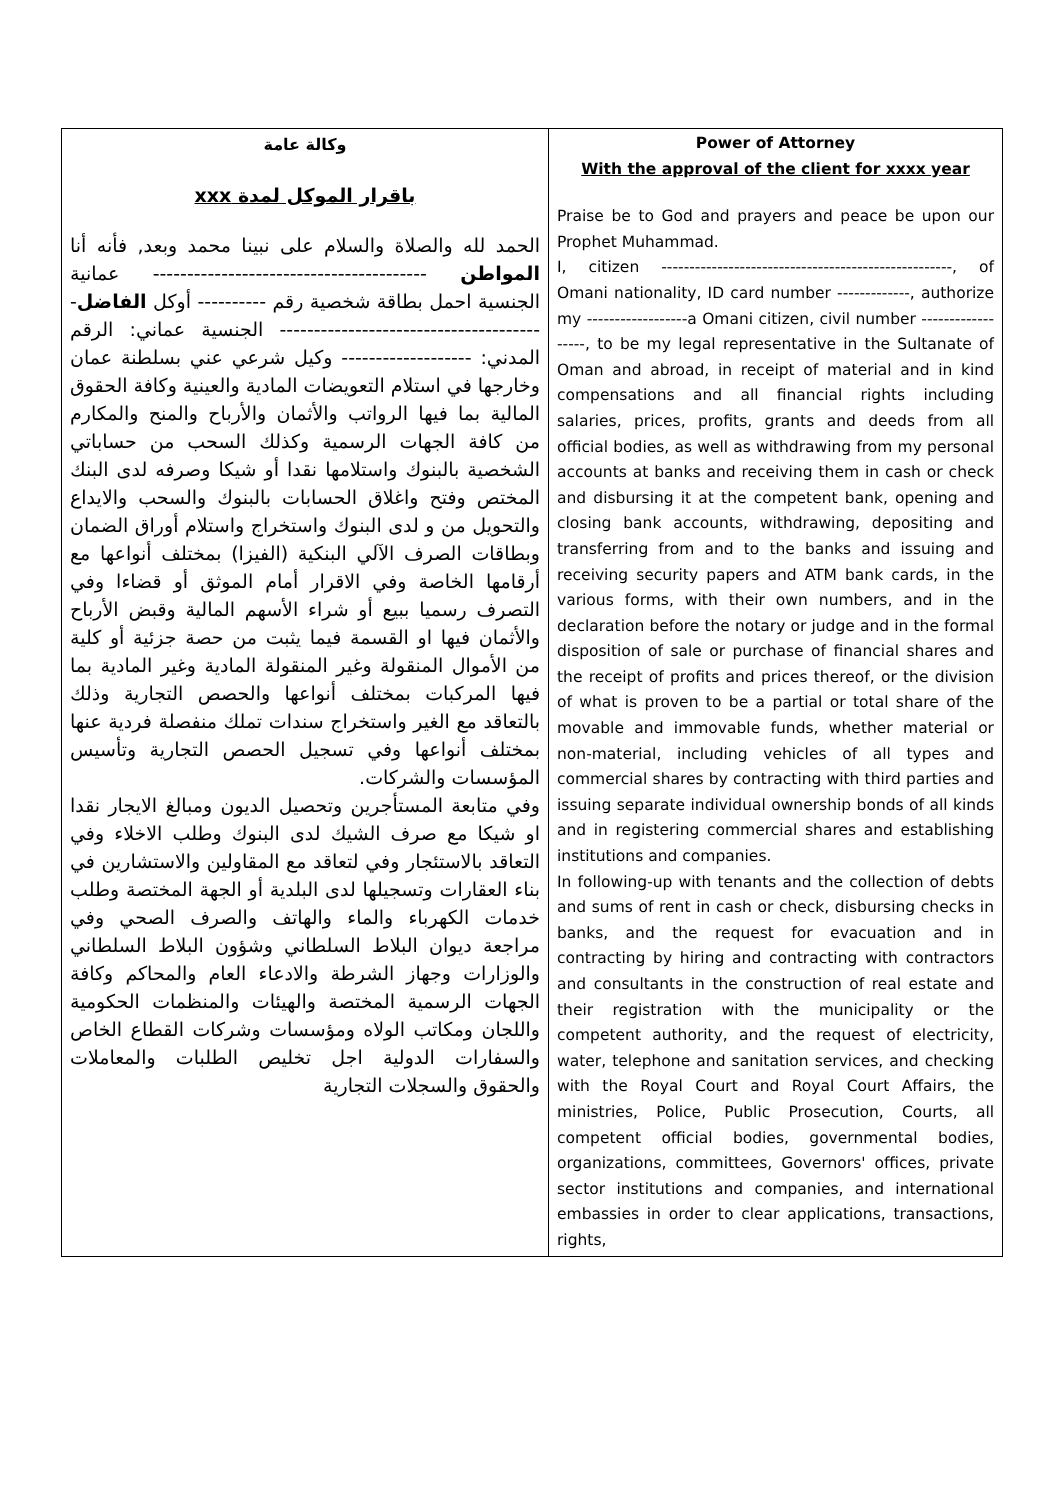| وكالة عامة باقرار الموكل لمدة xxx الحمد لله والصلاة والسلام على نبينا محمد وبعد, فأنه أنا المواطن ---------------------------------------- عمانية الجنسية احمل بطاقة شخصية رقم ---------- أوكل الفاضل --------------------------------------- الجنسية عماني: الرقم المدني: ------------------- وكيل شرعي عني بسلطنة عمان وخارجها في استلام التعويضات المادية والعينية وكافة الحقوق المالية بما فيها الرواتب والأثمان والأرباح والمنح والمكارم من كافة الجهات الرسمية وكذلك السحب من حساباتي الشخصية بالبنوك واستلامها نقدا أو شيكا وصرفه لدى البنك المختص وفتح واغلاق الحسابات بالبنوك والسحب والايداع والتحويل من و لدى البنوك واستخراج واستلام أوراق الضمان وبطاقات الصرف الآلي البنكية (الفيزا) بمختلف أنواعها مع أرقامها الخاصة وفي الاقرار أمام الموثق أو قضاءا وفي التصرف رسميا ببيع أو شراء الأسهم المالية وقبض الأرباح والأثمان فيها او القسمة فيما يثبت من حصة جزئية أو كلية من الأموال المنقولة وغير المنقولة المادية وغير المادية بما فيها المركبات بمختلف أنواعها والحصص التجارية وذلك بالتعاقد مع الغير واستخراج سندات تملك منفصلة فردية عنها بمختلف أنواعها وفي تسجيل الحصص التجارية وتأسيس المؤسسات والشركات. وفي متابعة المستأجرين وتحصيل الديون ومبالغ الايجار نقدا او شيكا مع صرف الشيك لدى البنوك وطلب الاخلاء وفي التعاقد بالاستئجار وفي لتعاقد مع المقاولين والاستشارين في بناء العقارات وتسجيلها لدى البلدية أو الجهة المختصة وطلب خدمات الكهرباء والماء والهاتف والصرف الصحي وفي مراجعة ديوان البلاط السلطاني وشؤون البلاط السلطاني والوزارات وجهاز الشرطة والادعاء العام والمحاكم وكافة الجهات الرسمية المختصة والهيئات والمنظمات الحكومية واللجان ومكاتب الولاه ومؤسسات وشركات القطاع الخاص والسفارات الدولية اجل تخليص الطلبات والمعاملات والحقوق والسجلات التجارية | Power of Attorney With the approval of the client for xxxx year Praise be to God and prayers and peace be upon our Prophet Muhammad. I, citizen ----------------------------------------------------, of Omani nationality, ID card number -------------, authorize my ------------------a Omani citizen, civil number ------------------, to be my legal representative in the Sultanate of Oman and abroad, in receipt of material and in kind compensations and all financial rights including salaries, prices, profits, grants and deeds from all official bodies, as well as withdrawing from my personal accounts at banks and receiving them in cash or check and disbursing it at the competent bank, opening and closing bank accounts, withdrawing, depositing and transferring from and to the banks and issuing and receiving security papers and ATM bank cards, in the various forms, with their own numbers, and in the declaration before the notary or judge and in the formal disposition of sale or purchase of financial shares and the receipt of profits and prices thereof, or the division of what is proven to be a partial or total share of the movable and immovable funds, whether material or non-material, including vehicles of all types and commercial shares by contracting with third parties and issuing separate individual ownership bonds of all kinds and in registering commercial shares and establishing institutions and companies. In following-up with tenants and the collection of debts and sums of rent in cash or check, disbursing checks in banks, and the request for evacuation and in contracting by hiring and contracting with contractors and consultants in the construction of real estate and their registration with the municipality or the competent authority, and the request of electricity, water, telephone and sanitation services, and checking with the Royal Court and Royal Court Affairs, the ministries, Police, Public Prosecution, Courts, all competent official bodies, governmental bodies, organizations, committees, Governors' offices, private sector institutions and companies, and international embassies in order to clear applications, transactions, rights, |